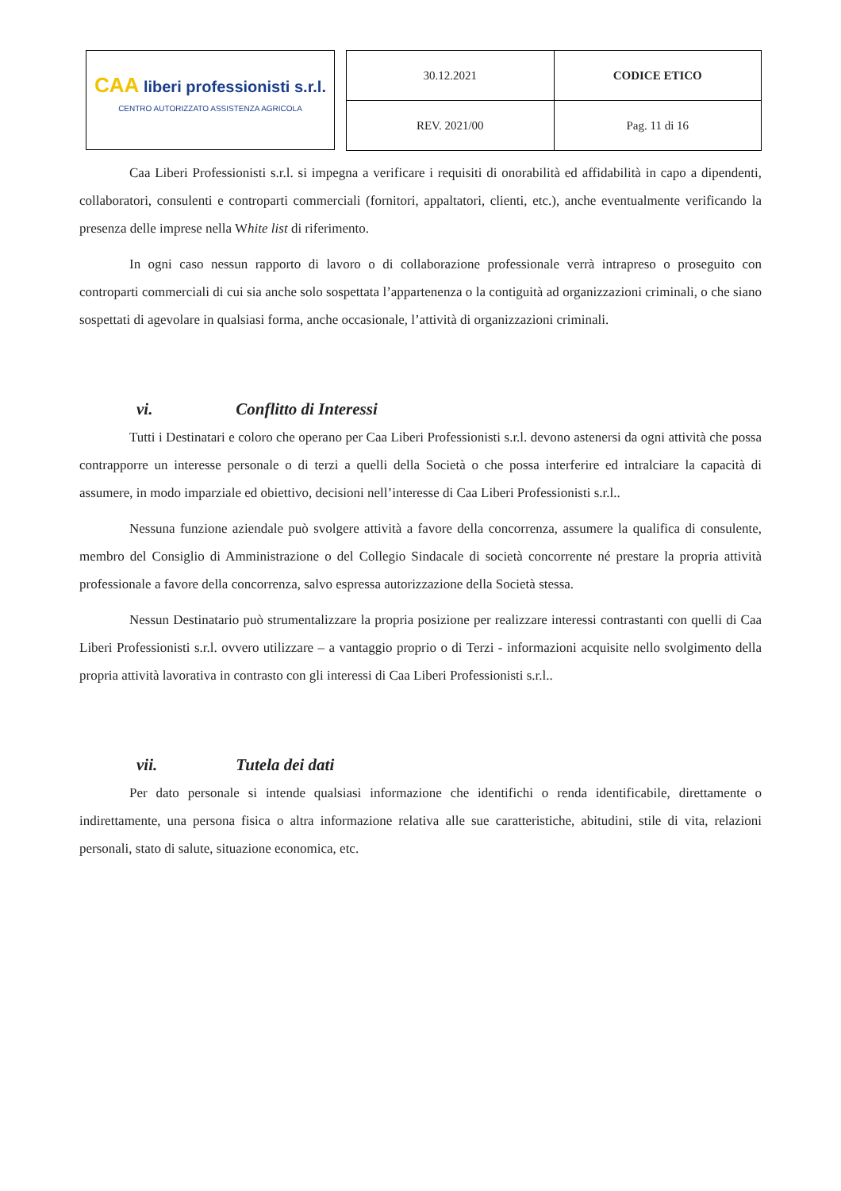CAA liberi professionisti s.r.l.
CENTRO AUTORIZZATO ASSISTENZA AGRICOLA
| 30.12.2021 | CODICE ETICO |
| REV. 2021/00 | Pag. 11 di 16 |
Caa Liberi Professionisti s.r.l. si impegna a verificare i requisiti di onorabilità ed affidabilità in capo a dipendenti, collaboratori, consulenti e controparti commerciali (fornitori, appaltatori, clienti, etc.), anche eventualmente verificando la presenza delle imprese nella White list di riferimento.
In ogni caso nessun rapporto di lavoro o di collaborazione professionale verrà intrapreso o proseguito con controparti commerciali di cui sia anche solo sospettata l’appartenenza o la contiguità ad organizzazioni criminali, o che siano sospettati di agevolare in qualsiasi forma, anche occasionale, l’attività di organizzazioni criminali.
vi. Conflitto di Interessi
Tutti i Destinatari e coloro che operano per Caa Liberi Professionisti s.r.l. devono astenersi da ogni attività che possa contrapporre un interesse personale o di terzi a quelli della Società o che possa interferire ed intralciare la capacità di assumere, in modo imparziale ed obiettivo, decisioni nell’interesse di Caa Liberi Professionisti s.r.l..
Nessuna funzione aziendale può svolgere attività a favore della concorrenza, assumere la qualifica di consulente, membro del Consiglio di Amministrazione o del Collegio Sindacale di società concorrente né prestare la propria attività professionale a favore della concorrenza, salvo espressa autorizzazione della Società stessa.
Nessun Destinatario può strumentalizzare la propria posizione per realizzare interessi contrastanti con quelli di Caa Liberi Professionisti s.r.l. ovvero utilizzare – a vantaggio proprio o di Terzi - informazioni acquisite nello svolgimento della propria attività lavorativa in contrasto con gli interessi di Caa Liberi Professionisti s.r.l..
vii. Tutela dei dati
Per dato personale si intende qualsiasi informazione che identifichi o renda identificabile, direttamente o indirettamente, una persona fisica o altra informazione relativa alle sue caratteristiche, abitudini, stile di vita, relazioni personali, stato di salute, situazione economica, etc.